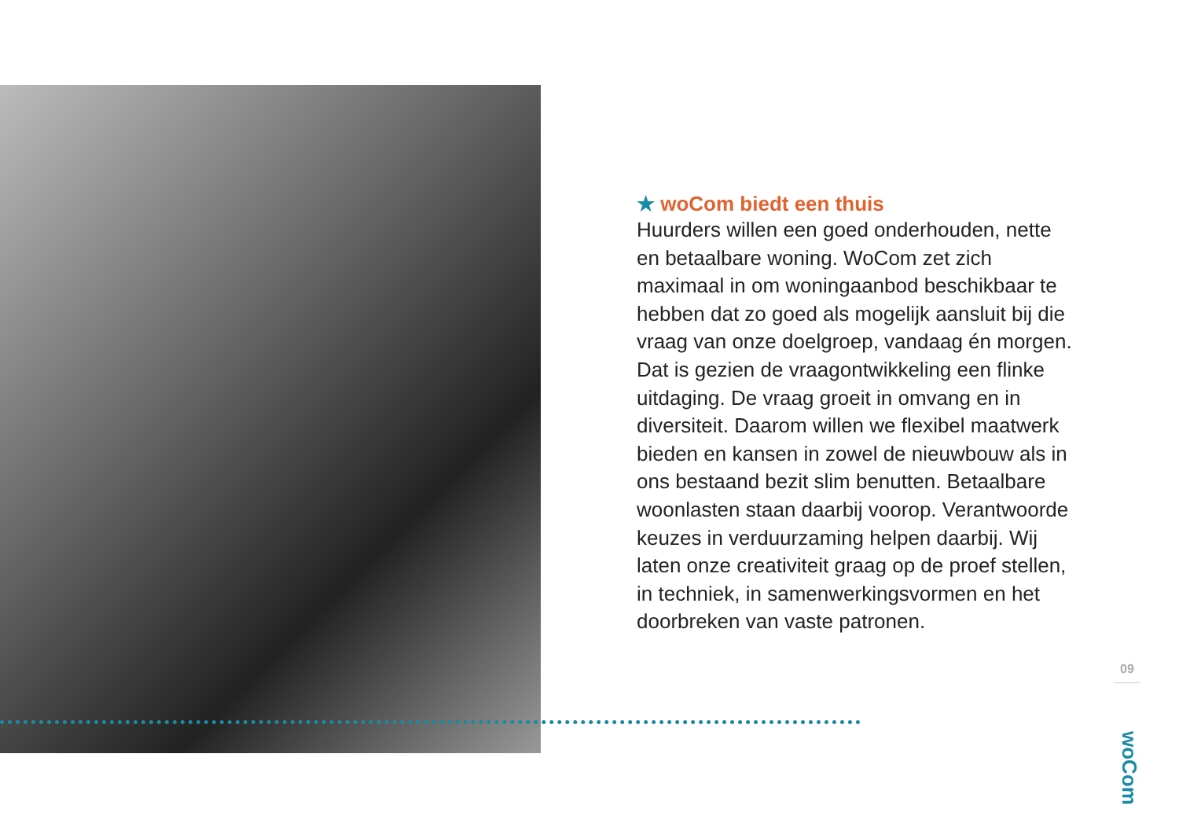★ woCom biedt een thuis
Huurders willen een goed onderhouden, nette en betaalbare woning. WoCom zet zich maximaal in om woningaanbod beschikbaar te hebben dat zo goed als mogelijk aansluit bij die vraag van onze doelgroep, vandaag én morgen. Dat is gezien de vraagontwikkeling een flinke uitdaging. De vraag groeit in omvang en in diversiteit. Daarom willen we flexibel maatwerk bieden en kansen in zowel de nieuwbouw als in ons bestaand bezit slim benutten. Betaalbare woonlasten staan daarbij voorop. Verantwoorde keuzes in verduurzaming helpen daarbij. Wij laten onze creativiteit graag op de proef stellen, in techniek, in samenwerkingsvormen en het doorbreken van vaste patronen.
09
woCom